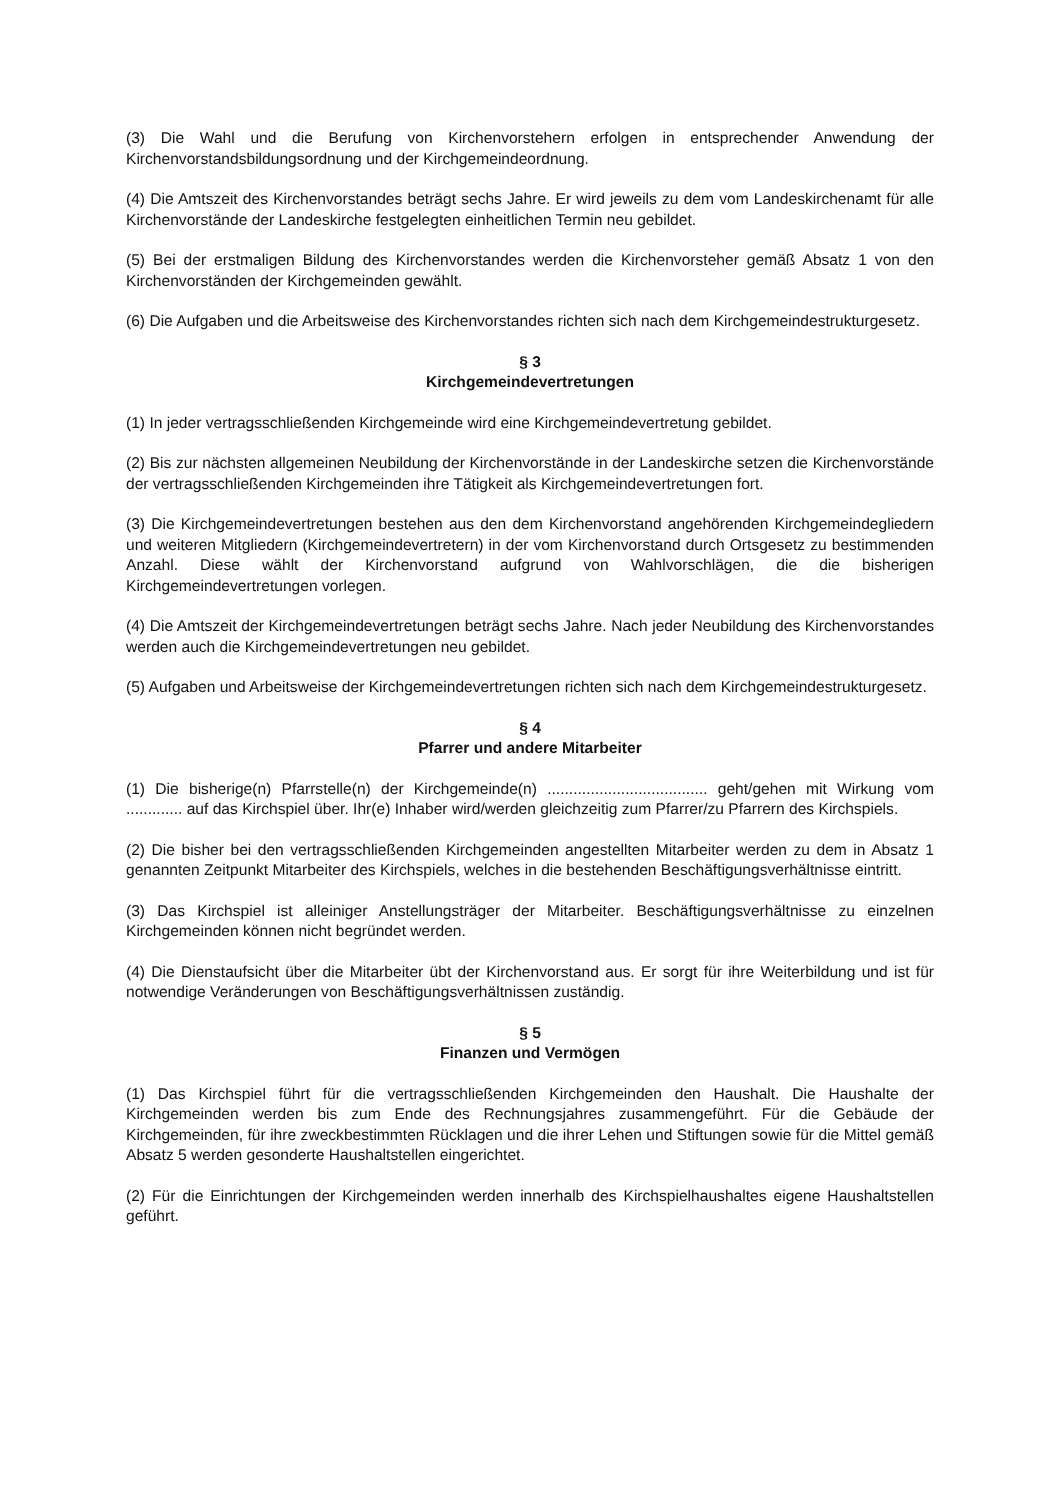(3) Die Wahl und die Berufung von Kirchenvorstehern erfolgen in entsprechender Anwendung der Kirchenvorstandsbildungsordnung und der Kirchgemeindeordnung.
(4) Die Amtszeit des Kirchenvorstandes beträgt sechs Jahre. Er wird jeweils zu dem vom Landeskirchenamt für alle Kirchenvorstände der Landeskirche festgelegten einheitlichen Termin neu gebildet.
(5) Bei der erstmaligen Bildung des Kirchenvorstandes werden die Kirchenvorsteher gemäß Absatz 1 von den Kirchenvorständen der Kirchgemeinden gewählt.
(6) Die Aufgaben und die Arbeitsweise des Kirchenvorstandes richten sich nach dem Kirchgemeindestrukturgesetz.
§ 3
Kirchgemeindevertretungen
(1) In jeder vertragsschließenden Kirchgemeinde wird eine Kirchgemeindevertretung gebildet.
(2) Bis zur nächsten allgemeinen Neubildung der Kirchenvorstände in der Landeskirche setzen die Kirchenvorstände der vertragsschließenden Kirchgemeinden ihre Tätigkeit als Kirchgemeindevertretungen fort.
(3) Die Kirchgemeindevertretungen bestehen aus den dem Kirchenvorstand angehörenden Kirchgemeindegliedern und weiteren Mitgliedern (Kirchgemeindevertretern) in der vom Kirchenvorstand durch Ortsgesetz zu bestimmenden Anzahl. Diese wählt der Kirchenvorstand aufgrund von Wahlvorschlägen, die die bisherigen Kirchgemeindevertretungen vorlegen.
(4) Die Amtszeit der Kirchgemeindevertretungen beträgt sechs Jahre. Nach jeder Neubildung des Kirchenvorstandes werden auch die Kirchgemeindevertretungen neu gebildet.
(5) Aufgaben und Arbeitsweise der Kirchgemeindevertretungen richten sich nach dem Kirchgemeindestrukturgesetz.
§ 4
Pfarrer und andere Mitarbeiter
(1) Die bisherige(n) Pfarrstelle(n) der Kirchgemeinde(n) ..................................... geht/gehen mit Wirkung vom ............. auf das Kirchspiel über. Ihr(e) Inhaber wird/werden gleichzeitig zum Pfarrer/zu Pfarrern des Kirchspiels.
(2) Die bisher bei den vertragsschließenden Kirchgemeinden angestellten Mitarbeiter werden zu dem in Absatz 1 genannten Zeitpunkt Mitarbeiter des Kirchspiels, welches in die bestehenden Beschäftigungsverhältnisse eintritt.
(3) Das Kirchspiel ist alleiniger Anstellungsträger der Mitarbeiter. Beschäftigungsverhältnisse zu einzelnen Kirchgemeinden können nicht begründet werden.
(4) Die Dienstaufsicht über die Mitarbeiter übt der Kirchenvorstand aus. Er sorgt für ihre Weiterbildung und ist für notwendige Veränderungen von Beschäftigungsverhältnissen zuständig.
§ 5
Finanzen und Vermögen
(1) Das Kirchspiel führt für die vertragsschließenden Kirchgemeinden den Haushalt. Die Haushalte der Kirchgemeinden werden bis zum Ende des Rechnungsjahres zusammengeführt. Für die Gebäude der Kirchgemeinden, für ihre zweckbestimmten Rücklagen und die ihrer Lehen und Stiftungen sowie für die Mittel gemäß Absatz 5 werden gesonderte Haushaltstellen eingerichtet.
(2) Für die Einrichtungen der Kirchgemeinden werden innerhalb des Kirchspielhaushaltes eigene Haushaltstellen geführt.